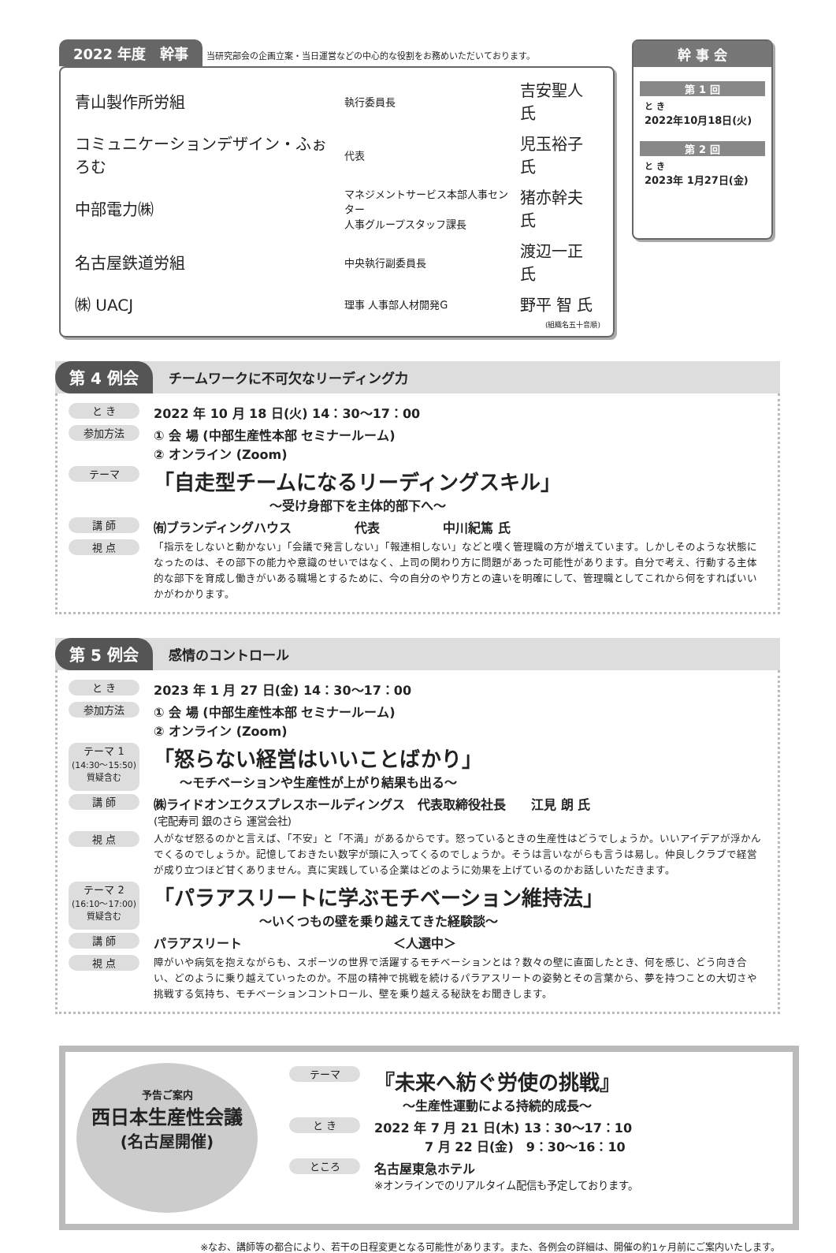2022 年度　幹事 当研究部会の企画立案・当日運営などの中心的な役割をお務めいただいております。
| 青山製作所労組 | 執行委員長 | 吉安聖人 氏 |
| コミュニケーションデザイン・ふぉろむ | 代表 | 児玉裕子 氏 |
| 中部電力㈱ | マネジメントサービス本部人事センター 人事グループスタッフ課長 | 猪亦幹夫 氏 |
| 名古屋鉄道労組 | 中央執行副委員長 | 渡辺一正 氏 |
| ㈱ UACJ | 理事 人事部人材開発G | 野平 智 氏 |
(組織名五十音順)
幹 事 会
第 1 回
と き
2022年10月18日(火)
第 2 回
と き
2023年 1月27日(金)
第 4 例会 チームワークに不可欠なリーディング力
と き 2022 年 10 月 18 日(火) 14：30〜17：00
参加方法 ① 会 場 (中部生産性本部 セミナールーム)
② オンライン (Zoom)
テーマ
「自走型チームになるリーディングスキル」
〜受け身部下を主体的部下へ〜
講 師 ㈲ブランディングハウス　　　　　代表　　　　　中川紀篤 氏
視 点 「指示をしないと動かない」「会議で発言しない」「報連相しない」などと嘆く管理職の方が増えています。しかしそのような状態になったのは、その部下の能力や意識のせいではなく、上司の関わり方に問題があった可能性があります。自分で考え、行動する主体的な部下を育成し働きがいある職場とするために、今の自分のやり方との違いを明確にして、管理職としてこれから何をすればいいかがわかります。
第 5 例会 感情のコントロール
と き 2023 年 1 月 27 日(金) 14：30〜17：00
参加方法 ① 会 場 (中部生産性本部 セミナールーム)
② オンライン (Zoom)
テーマ 1
(14:30〜15:50) 質疑含む
「怒らない経営はいいことばかり」
〜モチベーションや生産性が上がり結果も出る〜
講 師 ㈱ライドオンエクスプレスホールディングス　代表取締役社長　　江見 朗 氏
(宅配寿司 銀のさら 運営会社)
視 点 人がなぜ怒るのかと言えば、「不安」と「不満」があるからです。怒っているときの生産性はどうでしょうか。いいアイデアが浮かんでくるのでしょうか。記憶しておきたい数字が頭に入ってくるのでしょうか。そうは言いながらも言うは易し。仲良しクラブで経営が成り立つほど甘くありません。真に実践している企業はどのように効果を上げているのかお話しいただきます。
テーマ 2
(16:10〜17:00) 質疑含む
「パラアスリートに学ぶモチベーション維持法」
〜いくつもの壁を乗り越えてきた経験談〜
講 師 パラアスリート　　　　　　　　　　　　＜人選中＞
視 点 障がいや病気を抱えながらも、スポーツの世界で活躍するモチベーションとは？数々の壁に直面したとき、何を感じ、どう向き合い、どのように乗り越えていったのか。不屈の精神で挑戦を続けるパラアスリートの姿勢とその言葉から、夢を持つことの大切さや挑戦する気持ち、モチベーションコントロール、壁を乗り越える秘訣をお聞きします。
予告ご案内
西日本生産性会議
(名古屋開催)
テーマ
『未来へ紡ぐ労使の挑戦』
〜生産性運動による持続的成長〜
と き 2022 年 7 月 21 日(木) 13：30〜17：10
　　　　7 月 22 日(金)　9：30〜16：10
ところ 名古屋東急ホテル
※オンラインでのリアルタイム配信も予定しております。
※なお、講師等の都合により、若干の日程変更となる可能性があります。また、各例会の詳細は、開催の約1ヶ月前にご案内いたします。